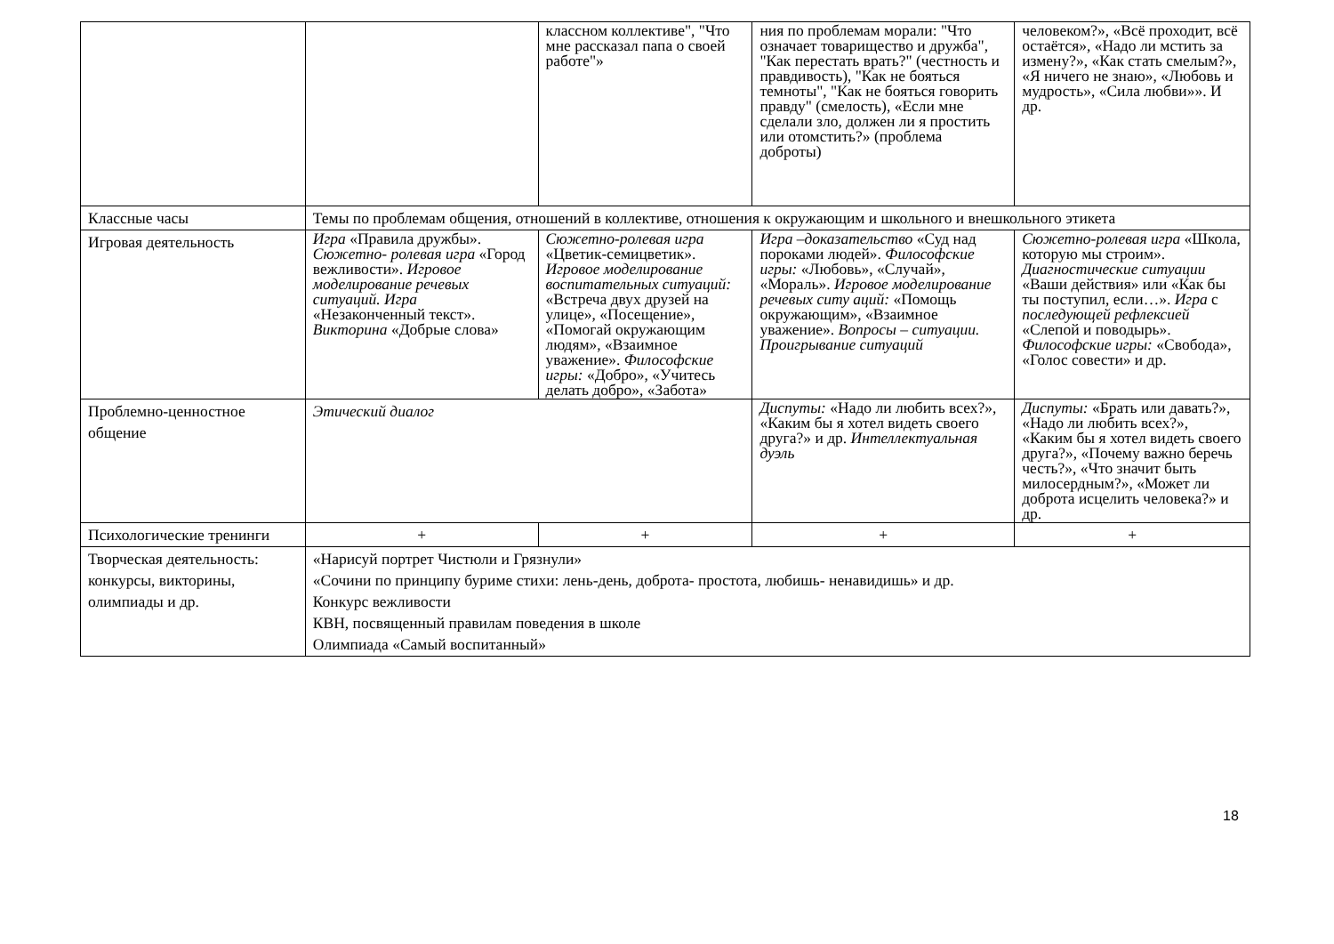| | | классном коллективе", "Что мне рассказал папа о своей работе"» | ния по проблемам морали: "Что означает товарищество и дружба", "Как перестать врать?" (честность и правдивость), "Как не бояться темноты", "Как не бояться говорить правду" (смелость), «Если мне сделали зло, должен ли я простить или отомстить?» (проблема доброты) | человеком?», «Всё проходит, всё остаётся», «Надо ли мстить за измену?», «Как стать смелым?», «Я ничего не знаю», «Любовь и мудрость», «Сила любви»». И др. |
| Классные часы | Темы по проблемам общения, отношений в коллективе, отношения к окружающим и школьного и внешкольного этикета | | | |
| Игровая деятельность | Игра «Правила дружбы». Сюжетно- ролевая игра «Город вежливости». Игровое моделирование речевых ситуаций. Игра «Незаконченный текст». Викторина «Добрые слова» | Сюжетно-ролевая игра «Цветик-семицветик». Игровое моделирование воспитательных ситуаций: «Встреча двух друзей на улице», «Посещение», «Помогай окружающим людям», «Взаимное уважение». Философские игры: «Добро», «Учитесь делать добро», «Забота» | Игра –доказательство «Суд над пороками людей». Философские игры: «Любовь», «Случай», «Мораль». Игровое моделирование речевых ситу аций: «Помощь окружающим», «Взаимное уважение». Вопросы – ситуации. Проигрывание ситуаций | Сюжетно-ролевая игра «Школа, которую мы строим». Диагностические ситуации «Ваши действия» или «Как бы ты поступил, если…». Игра с последующей рефлексией «Слепой и поводырь». Философские игры: «Свобода», «Голос совести» и др. |
| Проблемно-ценностное общение | Этический диалог | | Диспуты: «Надо ли любить всех?», «Каким бы я хотел видеть своего друга?» и др. Интеллектуальная дуэль | Диспуты: «Брать или давать?», «Надо ли любить всех?», «Каким бы я хотел видеть своего друга?», «Почему важно беречь честь?», «Что значит быть милосердным?», «Может ли доброта исцелить человека?» и др. |
| Психологические тренинги | + | + | + | + |
| Творческая деятельность: конкурсы, викторины, олимпиады и др. | «Нарисуй портрет Чистюли и Грязнули» «Сочини по принципу буриме стихи: лень-день, доброта- простота, любишь- ненавидишь» и др. Конкурс вежливости КВН, посвященный правилам поведения в школе Олимпиада «Самый воспитанный» | | | |
18